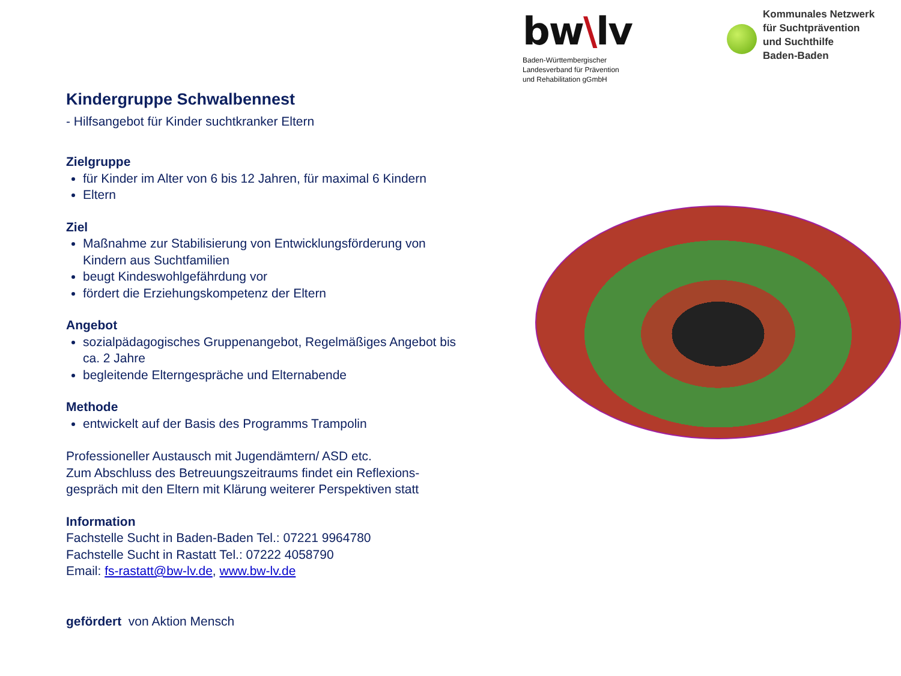bw\lv
Baden-Württembergischer
Landesverband für Prävention
und Rehabilitation gGmbH
Kommunales Netzwerk
für Suchtprävention
und Suchthilfe
Baden-Baden
Kindergruppe Schwalbennest
- Hilfsangebot für Kinder suchtkranker Eltern
Zielgruppe
für Kinder im Alter von 6 bis 12 Jahren, für maximal 6 Kindern
Eltern
Ziel
Maßnahme zur Stabilisierung von Entwicklungsförderung von Kindern aus Suchtfamilien
beugt Kindeswohlgefährdung vor
fördert die Erziehungskompetenz der Eltern
Angebot
sozialpädagogisches Gruppenangebot, Regelmäßiges Angebot bis ca. 2 Jahre
begleitende Elterngespräche und Elternabende
Methode
entwickelt auf der Basis des Programms Trampolin
Professioneller Austausch mit Jugendämtern/ ASD etc.
Zum Abschluss des Betreuungszeitraums findet ein Reflexions-gespräch mit den Eltern mit Klärung weiterer Perspektiven statt
Information
Fachstelle Sucht in Baden-Baden Tel.: 07221 9964780
Fachstelle Sucht in Rastatt Tel.: 07222 4058790
Email: fs-rastatt@bw-lv.de, www.bw-lv.de
gefördert von Aktion Mensch